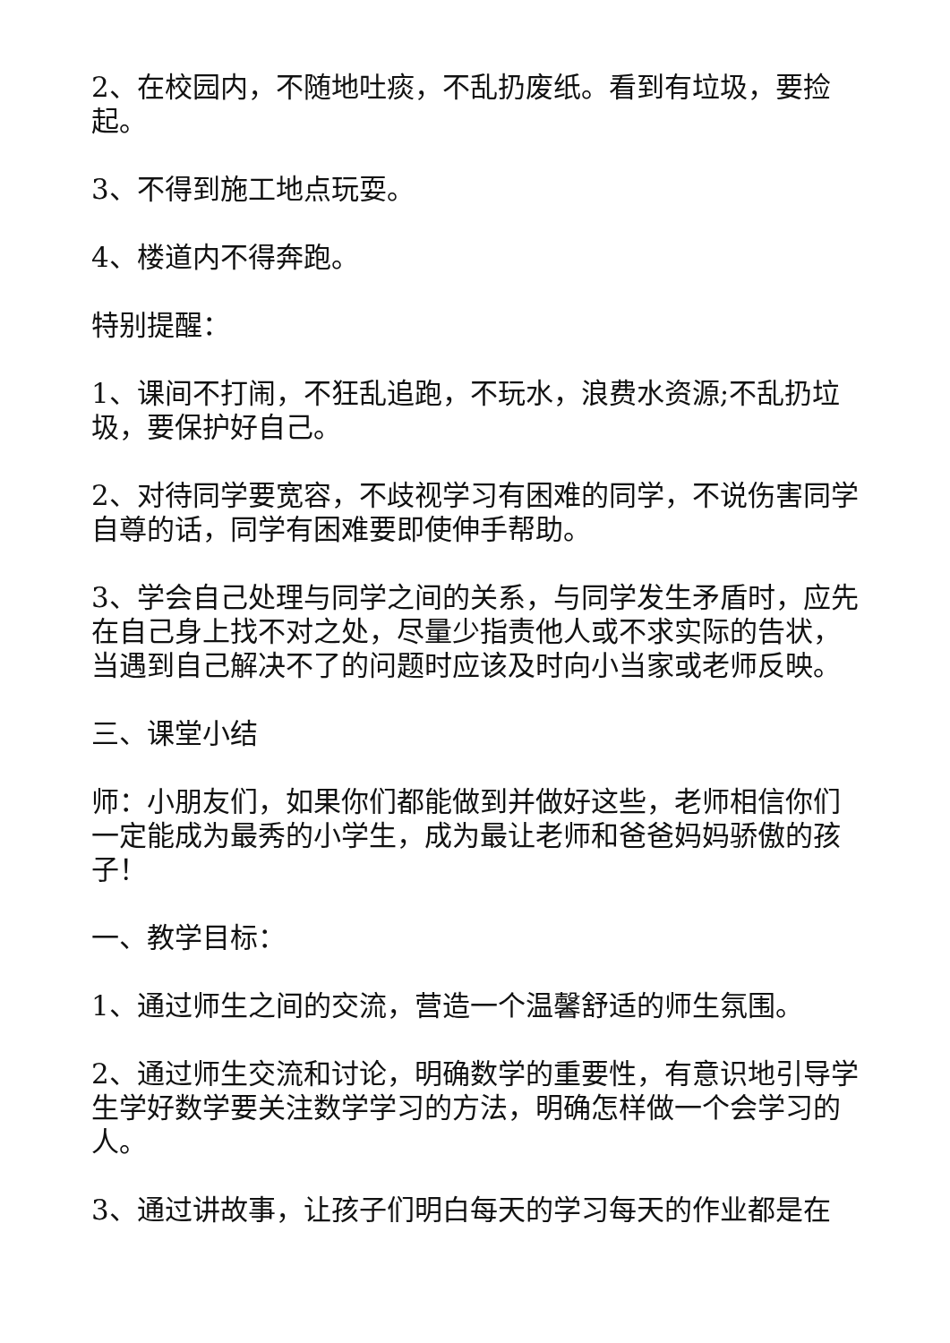2、在校园内，不随地吐痰，不乱扔废纸。看到有垃圾，要捡起。
3、不得到施工地点玩耍。
4、楼道内不得奔跑。
特别提醒：
1、课间不打闹，不狂乱追跑，不玩水，浪费水资源;不乱扔垃圾，要保护好自己。
2、对待同学要宽容，不歧视学习有困难的同学，不说伤害同学自尊的话，同学有困难要即使伸手帮助。
3、学会自己处理与同学之间的关系，与同学发生矛盾时，应先在自己身上找不对之处，尽量少指责他人或不求实际的告状，当遇到自己解决不了的问题时应该及时向小当家或老师反映。
三、课堂小结
师：小朋友们，如果你们都能做到并做好这些，老师相信你们一定能成为最秀的小学生，成为最让老师和爸爸妈妈骄傲的孩子！
一、教学目标：
1、通过师生之间的交流，营造一个温馨舒适的师生氛围。
2、通过师生交流和讨论，明确数学的重要性，有意识地引导学生学好数学要关注数学学习的方法，明确怎样做一个会学习的人。
3、通过讲故事，让孩子们明白每天的学习每天的作业都是在